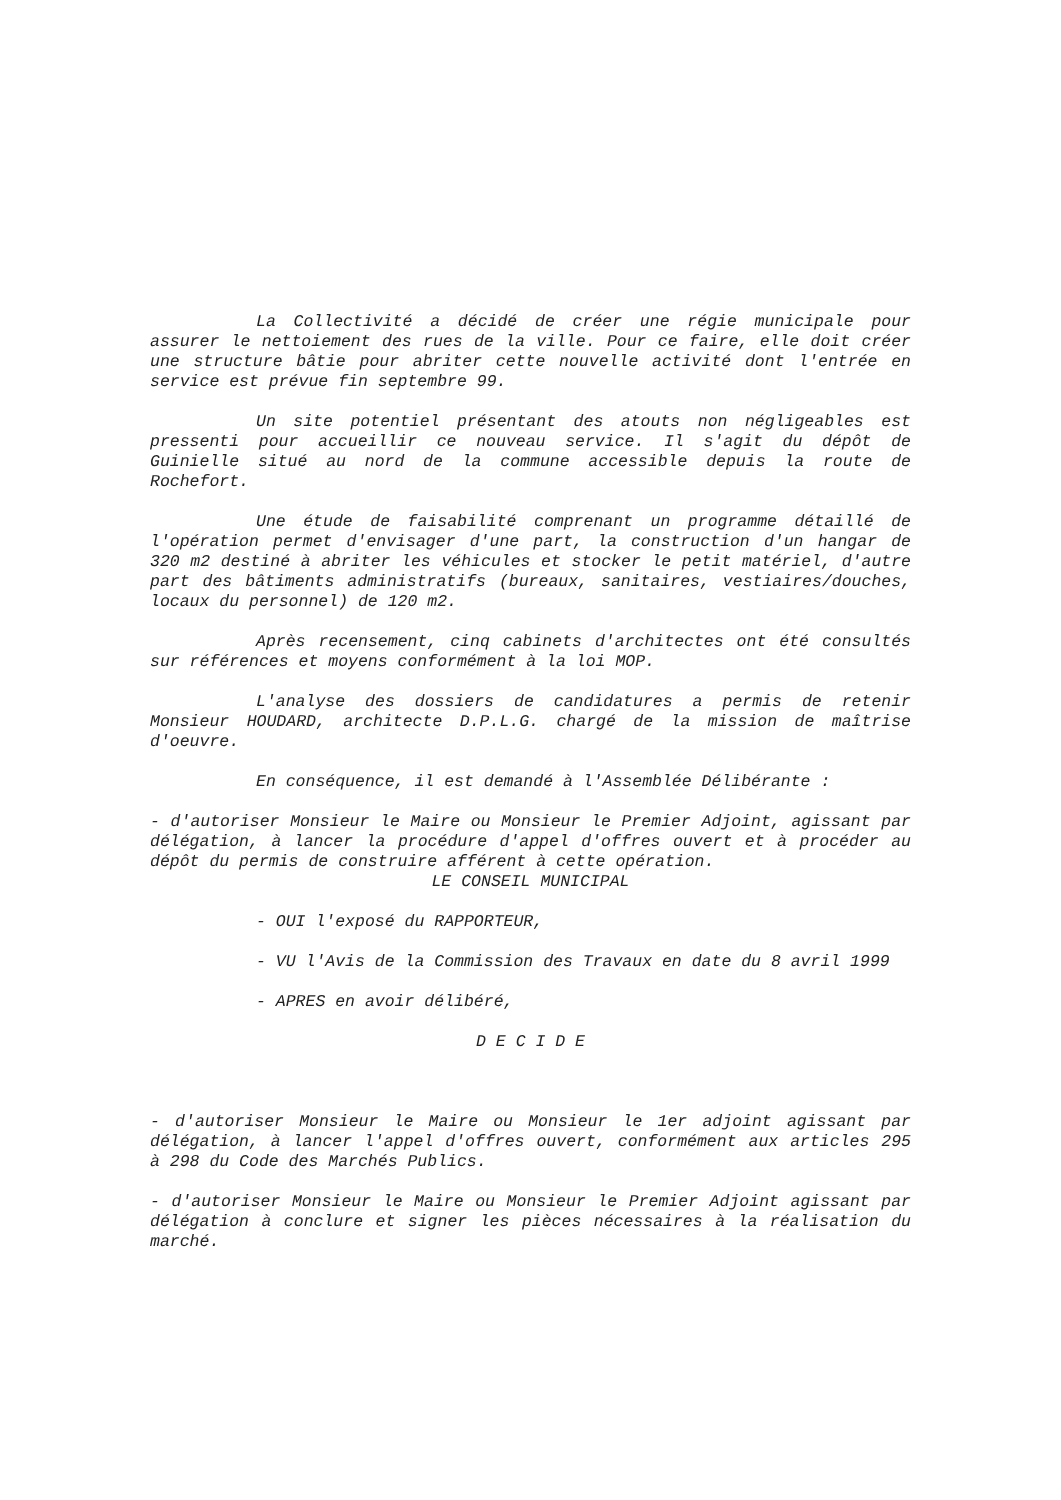La Collectivité a décidé de créer une régie municipale pour assurer le nettoiement des rues de la ville. Pour ce faire, elle doit créer une structure bâtie pour abriter cette nouvelle activité dont l'entrée en service est prévue fin septembre 99.
Un site potentiel présentant des atouts non négligeables est pressenti pour accueillir ce nouveau service. Il s'agit du dépôt de Guinielle situé au nord de la commune accessible depuis la route de Rochefort.
Une étude de faisabilité comprenant un programme détaillé de l'opération permet d'envisager d'une part, la construction d'un hangar de 320 m2 destiné à abriter les véhicules et stocker le petit matériel, d'autre part des bâtiments administratifs (bureaux, sanitaires, vestiaires/douches, locaux du personnel) de 120 m2.
Après recensement, cinq cabinets d'architectes ont été consultés sur références et moyens conformément à la loi MOP.
L'analyse des dossiers de candidatures a permis de retenir Monsieur HOUDARD, architecte D.P.L.G. chargé de la mission de maîtrise d'oeuvre.
En conséquence, il est demandé à l'Assemblée Délibérante :
- d'autoriser Monsieur le Maire ou Monsieur le Premier Adjoint, agissant par délégation, à lancer la procédure d'appel d'offres ouvert et à procéder au dépôt du permis de construire afférent à cette opération.
LE CONSEIL MUNICIPAL
- OUI l'exposé du RAPPORTEUR,
- VU l'Avis de la Commission des Travaux en date du 8 avril 1999
- APRES en avoir délibéré,
D E C I D E
- d'autoriser Monsieur le Maire ou Monsieur le 1er adjoint agissant par délégation, à lancer l'appel d'offres ouvert, conformément aux articles 295 à 298 du Code des Marchés Publics.
- d'autoriser Monsieur le Maire ou Monsieur le Premier Adjoint agissant par délégation à conclure et signer les pièces nécessaires à la réalisation du marché.